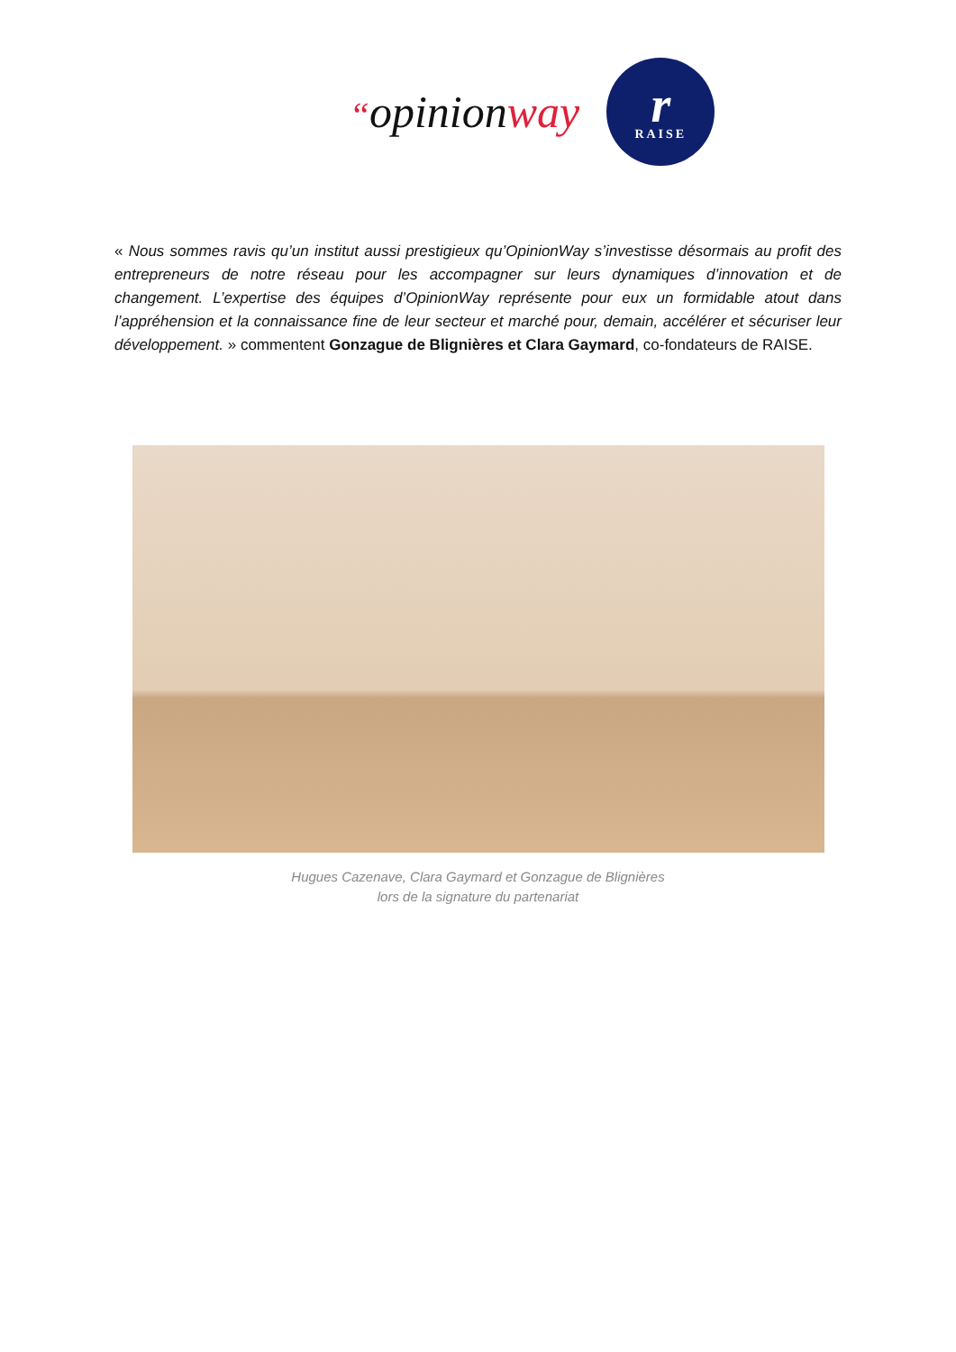“opinionway
r
RAISE
« Nous sommes ravis qu’un institut aussi prestigieux qu’OpinionWay s’investisse désormais au profit des entrepreneurs de notre réseau pour les accompagner sur leurs dynamiques d’innovation et de changement. L’expertise des équipes d’OpinionWay représente pour eux un formidable atout dans l’appréhension et la connaissance fine de leur secteur et marché pour, demain, accélérer et sécuriser leur développement. » commentent Gonzague de Blignières et Clara Gaymard, co-fondateurs de RAISE.
Hugues Cazenave, Clara Gaymard et Gonzague de Blignières
lors de la signature du partenariat